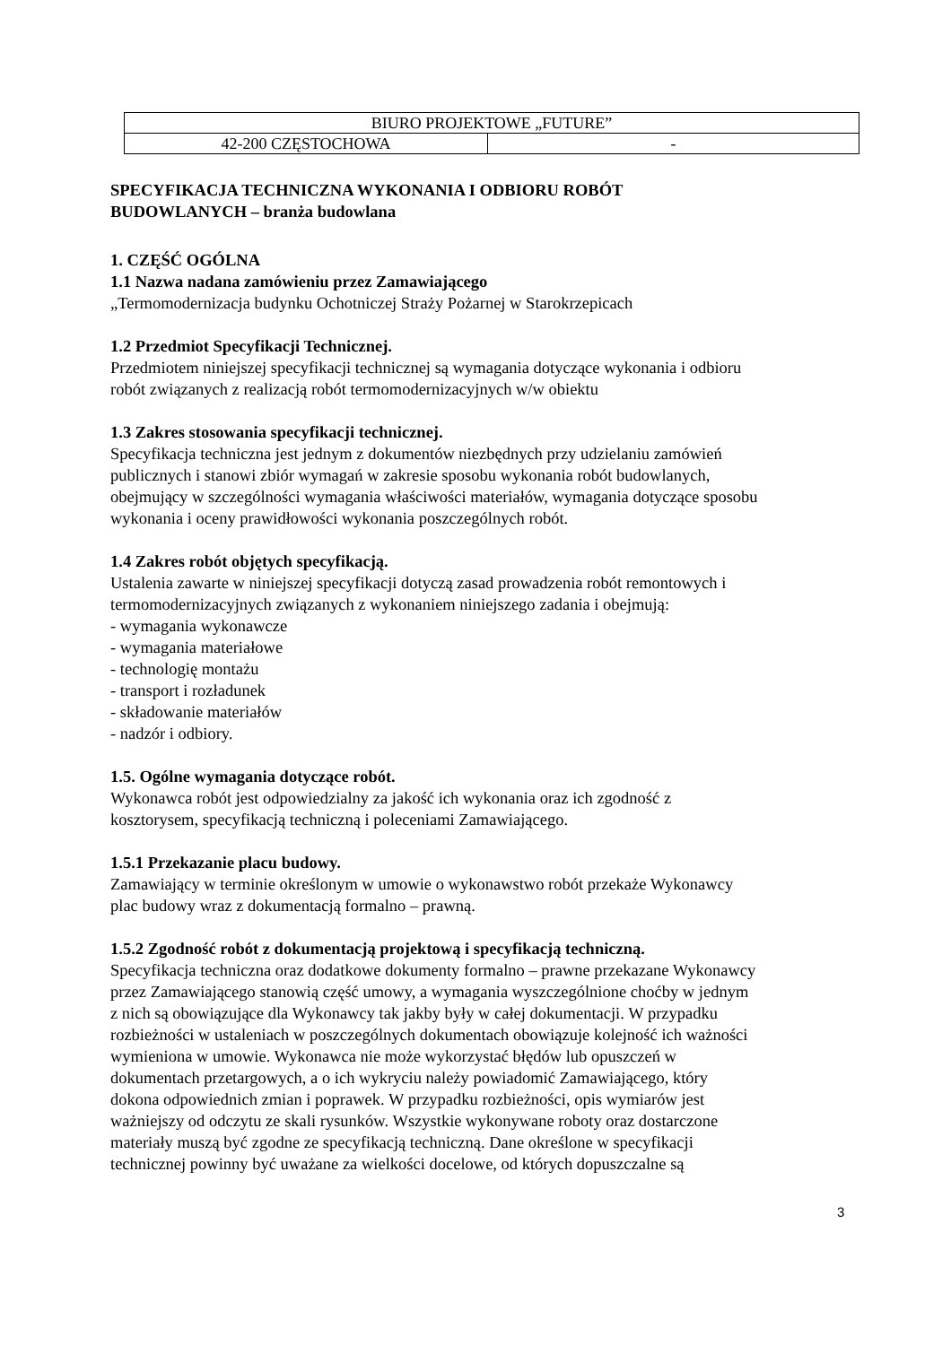| BIURO PROJEKTOWE „FUTURE” | |
| 42-200 CZĘSTOCHOWA | - |
SPECYFIKACJA TECHNICZNA WYKONANIA I ODBIORU ROBÓT
BUDOWLANYCH – branża budowlana
1. CZĘŚĆ OGÓLNA
1.1 Nazwa nadana zamówieniu przez Zamawiającego
„Termomodernizacja budynku Ochotniczej Straży Pożarnej w Starokrzepicach
1.2 Przedmiot Specyfikacji Technicznej.
Przedmiotem niniejszej specyfikacji technicznej są wymagania dotyczące wykonania i odbioru
robót związanych z realizacją robót termomodernizacyjnych w/w obiektu
1.3 Zakres stosowania specyfikacji technicznej.
Specyfikacja techniczna jest jednym z dokumentów niezbędnych przy udzielaniu zamówień
publicznych i stanowi zbiór wymagań w zakresie sposobu wykonania robót budowlanych,
obejmujący w szczególności wymagania właściwości materiałów, wymagania dotyczące sposobu
wykonania i oceny prawidłowości wykonania poszczególnych robót.
1.4 Zakres robót objętych specyfikacją.
Ustalenia zawarte w niniejszej specyfikacji dotyczą zasad prowadzenia robót remontowych i
termomodernizacyjnych związanych z wykonaniem niniejszego zadania i obejmują:
- wymagania wykonawcze
- wymagania materiałowe
- technologię montażu
- transport i rozładunek
- składowanie materiałów
- nadzór i odbiory.
1.5. Ogólne wymagania dotyczące robót.
Wykonawca robót jest odpowiedzialny za jakość ich wykonania oraz ich zgodność z
kosztorysem, specyfikacją techniczną i poleceniami Zamawiającego.
1.5.1 Przekazanie placu budowy.
Zamawiający w terminie określonym w umowie o wykonawstwo robót przekaże Wykonawcy
plac budowy wraz z dokumentacją formalno – prawną.
1.5.2 Zgodność robót z dokumentacją projektową i specyfikacją techniczną.
Specyfikacja techniczna oraz dodatkowe dokumenty formalno – prawne przekazane Wykonawcy
przez Zamawiającego stanowią część umowy, a wymagania wyszczególnione choćby w jednym
z nich są obowiązujące dla Wykonawcy tak jakby były w całej dokumentacji. W przypadku
rozbieżności w ustaleniach w poszczególnych dokumentach obowiązuje kolejność ich ważności
wymieniona w umowie. Wykonawca nie może wykorzystać błędów lub opuszczeń w
dokumentach przetargowych, a o ich wykryciu należy powiadomić Zamawiającego, który
dokona odpowiednich zmian i poprawek. W przypadku rozbieżności, opis wymiarów jest
ważniejszy od odczytu ze skali rysunków. Wszystkie wykonywane roboty oraz dostarczone
materiały muszą być zgodne ze specyfikacją techniczną. Dane określone w specyfikacji
technicznej powinny być uważane za wielkości docelowe, od których dopuszczalne są
3